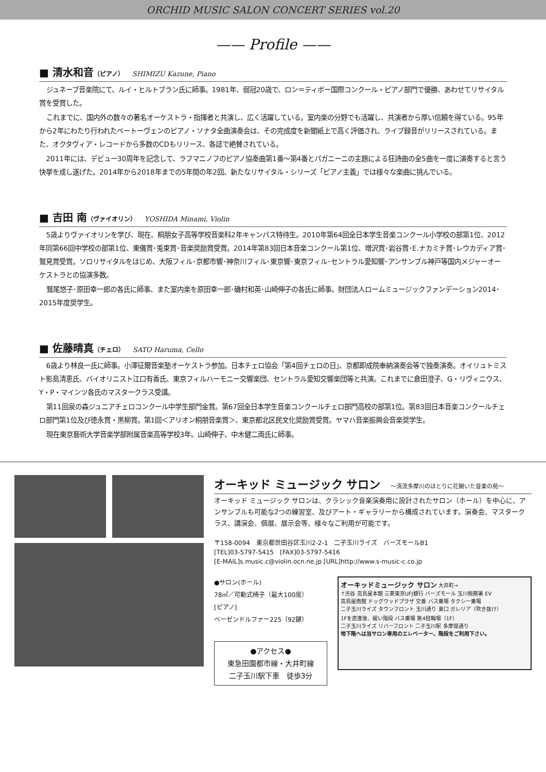ORCHID MUSIC SALON CONCERT SERIES vol.20
—— Profile ——
■ 清水和音（ピアノ） SHIMIZU Kazune, Piano
ジュネーブ音楽院にて、ルイ・ヒルトブラン氏に師事。1981年、弱冠20歳で、ロン＝ティボー国際コンクール・ピアノ部門で優勝、あわせてリサイタル賞を受賞した。
これまでに、国内外の数々の著名オーケストラ・指揮者と共演し、広く活躍している。室内楽の分野でも活躍し、共演者から厚い信頼を得ている。95年から2年にわたり行われたベートーヴェンのピアノ・ソナタ全曲演奏会は、その完成度を新聞紙上で高く評価され、ライブ録音がリリースされている。また、オクタヴィア・レコードから多数のCDもリリース、各誌で絶賛されている。
2011年には、デビュー30周年を記念して、ラフマニノフのピアノ協奏曲第1番～第4番とパガニーニの主題による狂詩曲の全5曲を一度に演奏すると言う快挙を成し遂げた。2014年から2018年までの5年間の年2回、新たなリサイタル・シリーズ「ピアノ主義」では様々な楽曲に挑んでいる。
■ 吉田 南（ヴァイオリン） YOSHIDA Minami, Violin
5歳よりヴァイオリンを学び、現在、桐朋女子高等学校音楽科2年キャンパス特待生。2010年第64回全日本学生音楽コンクール小学校の部第1位、2012年同第66回中学校の部第1位、東儀賞･兎束賞･音楽奨励賞受賞。2014年第83回日本音楽コンクール第1位、増沢賞･岩谷賞･E.ナカミチ賞･レウカディア賞･鷲見賞受賞。ソロリサイタルをはじめ、大阪フィル･京都市響･神奈川フィル･東京響･東京フィル･セントラル愛知響･アンサンブル神戸等国内メジャーオーケストラとの協演多数。
鷲尾悠子･原田幸一郎の各氏に師事、また室内楽を原田幸一郎･磯村和英･山崎伸子の各氏に師事。財団法人ロームミュージックファンデーション2014･2015年度奨学生。
■ 佐藤晴真（チェロ） SATO Haruma, Cello
6歳より林良一氏に師事。小澤征爾音楽塾オーケストラ参加。日本チェロ協会「第4回チェロの日」、京都即成院奉納演奏会等で独奏演奏。オイリュトミスト影島清恵氏、バイオリニスト江口有香氏、東京フィルハーモニー交響楽団、セントラル愛知交響楽団等と共演。これまでに倉田澄子、G・リヴィニウス、Y・P・マインツ各氏のマスタークラス受講。
第11回泉の森ジュニアチェロコンクール中学生部門金賞。第67回全日本学生音楽コンクールチェロ部門高校の部第1位。第83回日本音楽コンクールチェロ部門第1位及び徳永賞・黒柳賞。第1回＜アリオン桐朋音楽賞＞、東京都北区民文化奨励賞受賞。ヤマハ音楽振興会音楽奨学生。
現在東京藝術大学音楽学部附属音楽高等学校3年。山崎伸子、中木健二両氏に師事。
オーキッド ミュージック サロン ～清流多摩川のほとりに花開いた音楽の苑～
オーキッド ミュージック サロンは、クラシック音楽演奏用に設計されたサロン（ホール）を中心に、アンサンブルも可能な2つの練習室、及びアート・ギャラリーから構成されています。演奏会、マスタークラス、講演会、個展、展示会等、様々なご利用が可能です。
〒158-0094　東京都世田谷区玉川2-2-1　二子玉川ライズ　バーズモールB1
[TEL]03-5797-5415　[FAX]03-5797-5416
[E-MAIL]s.music.c@violin.ocn.ne.jp [URL]http://www.s-music-c.co.jp
●サロン(ホール)
78㎡／可動式椅子（最大100席）
[ピアノ]
ベーゼンドルファー225（92鍵）
●アクセス●
東急田園都市線・大井町線
二子玉川駅下車　徒歩3分
オーキッドミュージック サロン 大井町→
↑渋谷 高島屋本館 三菱東京UFJ銀行 バーズモール 玉川税務署 EV
高島屋南館 ドッグウッドプラザ 交番 バス乗場 タクシー乗場
二子玉川ライズ タウンフロント 玉川通り 東口 ガレリア（吹き抜け）
1Fを直進後、緩い階段 バス乗場 第4駐輪場（1F）
二子玉川ライズ リバーフロント 二子玉川駅 多摩堤通り
地下階へは当サロン専用のエレベーター、階段をご利用下さい。